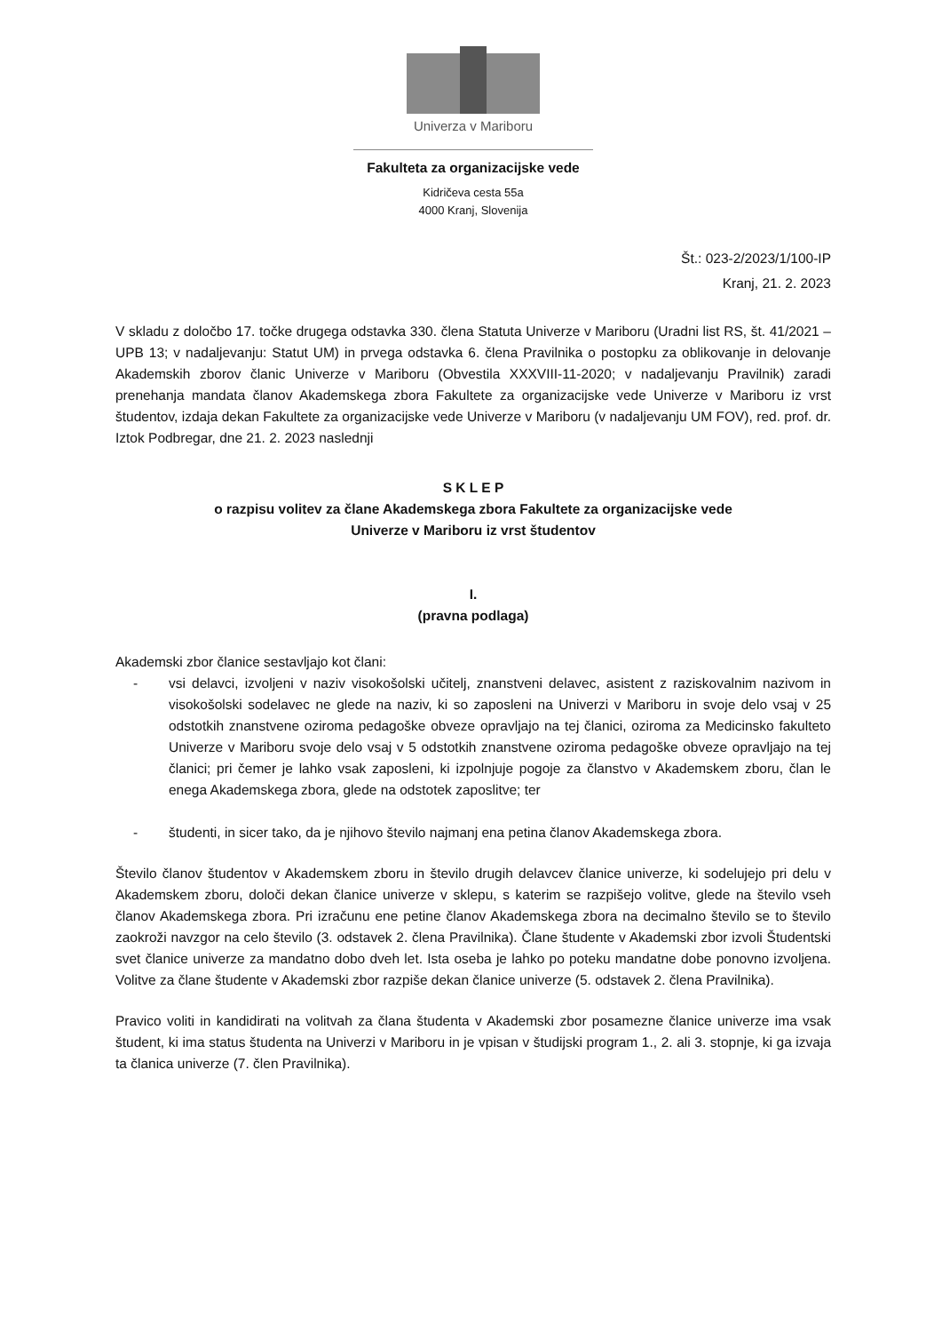Univerza v Mariboru
Fakulteta za organizacijske vede
Kidričeva cesta 55a
4000 Kranj, Slovenija
Št.: 023-2/2023/1/100-IP
Kranj, 21. 2. 2023
V skladu z določbo 17. točke drugega odstavka 330. člena Statuta Univerze v Mariboru (Uradni list RS, št. 41/2021 – UPB 13; v nadaljevanju: Statut UM) in prvega odstavka 6. člena Pravilnika o postopku za oblikovanje in delovanje Akademskih zborov članic Univerze v Mariboru (Obvestila XXXVIII-11-2020; v nadaljevanju Pravilnik) zaradi prenehanja mandata članov Akademskega zbora Fakultete za organizacijske vede Univerze v Mariboru iz vrst študentov, izdaja dekan Fakultete za organizacijske vede Univerze v Mariboru (v nadaljevanju UM FOV), red. prof. dr. Iztok Podbregar, dne 21. 2. 2023 naslednji
S K L E P
o razpisu volitev za člane Akademskega zbora Fakultete za organizacijske vede
Univerze v Mariboru iz vrst študentov
I.
(pravna podlaga)
Akademski zbor članice sestavljajo kot člani:
- vsi delavci, izvoljeni v naziv visokošolski učitelj, znanstveni delavec, asistent z raziskovalnim nazivom in visokošolski sodelavec ne glede na naziv, ki so zaposleni na Univerzi v Mariboru in svoje delo vsaj v 25 odstotkih znanstvene oziroma pedagoške obveze opravljajo na tej članici, oziroma za Medicinsko fakulteto Univerze v Mariboru svoje delo vsaj v 5 odstotkih znanstvene oziroma pedagoške obveze opravljajo na tej članici; pri čemer je lahko vsak zaposleni, ki izpolnjuje pogoje za članstvo v Akademskem zboru, član le enega Akademskega zbora, glede na odstotek zaposlitve; ter
- študenti, in sicer tako, da je njihovo število najmanj ena petina članov Akademskega zbora.
Število članov študentov v Akademskem zboru in število drugih delavcev članice univerze, ki sodelujejo pri delu v Akademskem zboru, določi dekan članice univerze v sklepu, s katerim se razpišejo volitve, glede na število vseh članov Akademskega zbora. Pri izračunu ene petine članov Akademskega zbora na decimalno število se to število zaokroži navzgor na celo število (3. odstavek 2. člena Pravilnika). Člane študente v Akademski zbor izvoli Študentski svet članice univerze za mandatno dobo dveh let. Ista oseba je lahko po poteku mandatne dobe ponovno izvoljena. Volitve za člane študente v Akademski zbor razpiše dekan članice univerze (5. odstavek 2. člena Pravilnika).
Pravico voliti in kandidirati na volitvah za člana študenta v Akademski zbor posamezne članice univerze ima vsak študent, ki ima status študenta na Univerzi v Mariboru in je vpisan v študijski program 1., 2. ali 3. stopnje, ki ga izvaja ta članica univerze (7. člen Pravilnika).